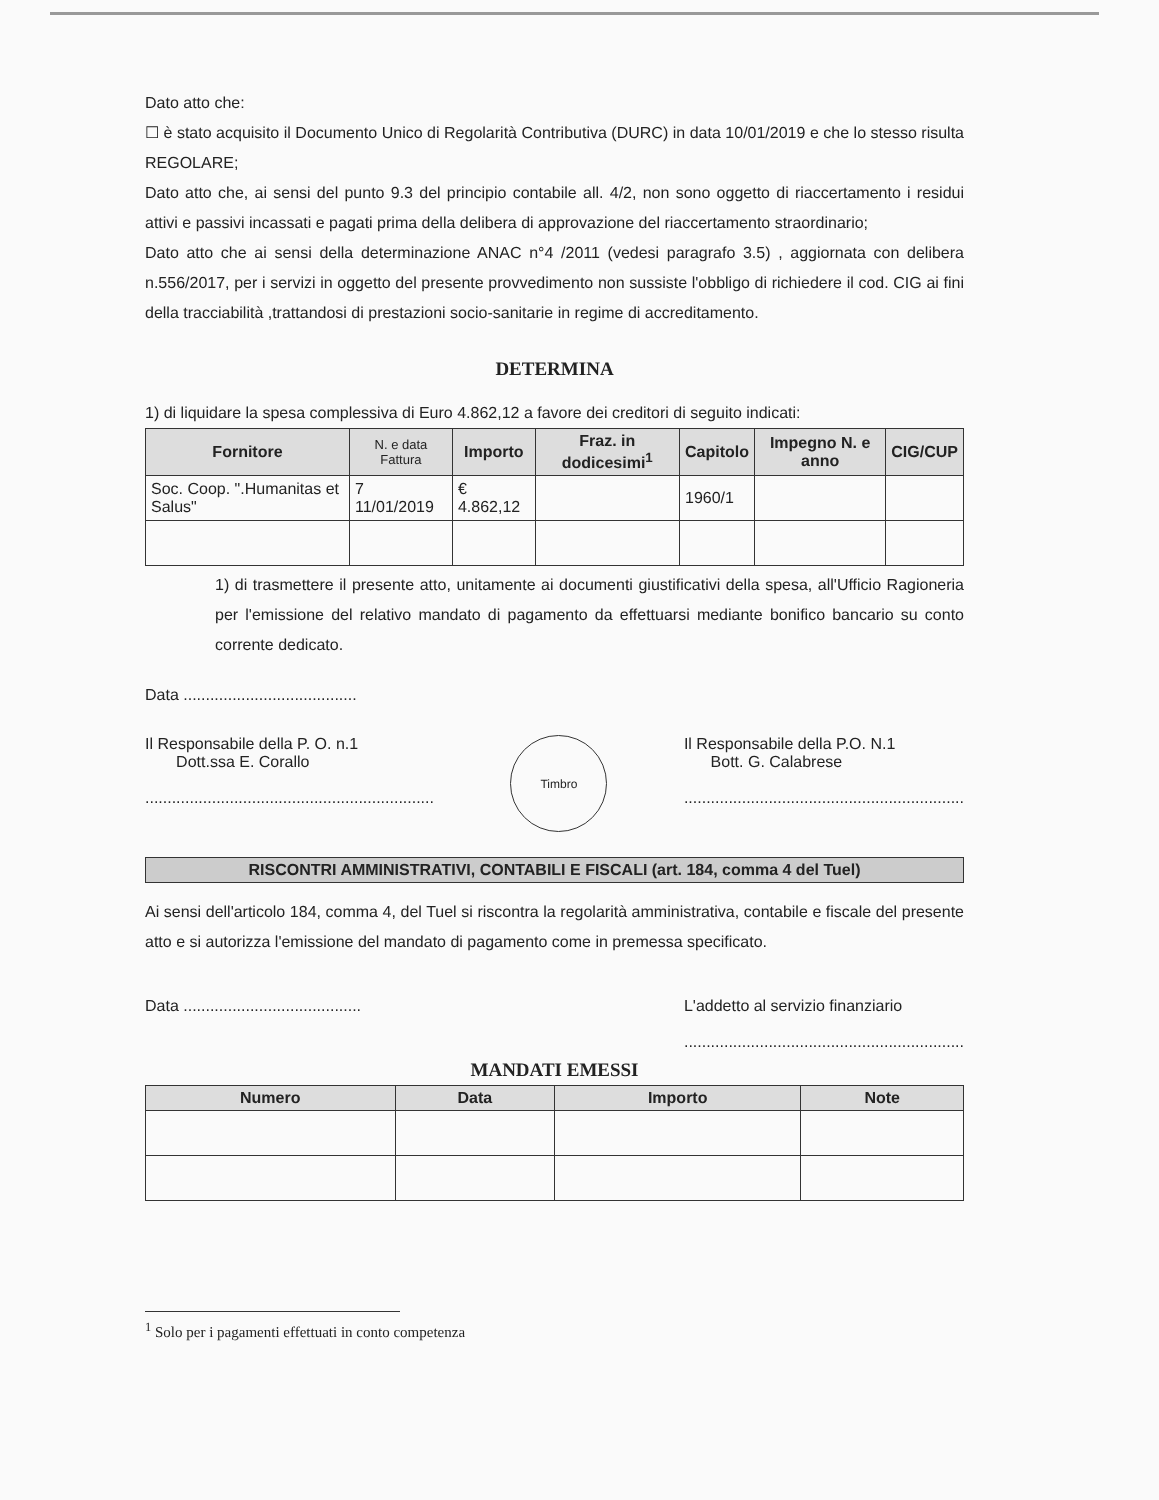Dato atto che:
☐ è stato acquisito il Documento Unico di Regolarità Contributiva (DURC) in data 10/01/2019 e che lo stesso risulta REGOLARE;
Dato atto che, ai sensi del punto 9.3 del principio contabile all. 4/2, non sono oggetto di riaccertamento i residui attivi e passivi incassati e pagati prima della delibera di approvazione del riaccertamento straordinario;
Dato atto che ai sensi della determinazione ANAC n°4 /2011 (vedesi paragrafo 3.5) , aggiornata con delibera n.556/2017, per i servizi in oggetto del presente provvedimento non sussiste l'obbligo di richiedere il cod. CIG ai fini della tracciabilità ,trattandosi di prestazioni socio-sanitarie in regime di accreditamento.
DETERMINA
1) di liquidare la spesa complessiva di Euro 4.862,12 a favore dei creditori di seguito indicati:
| Fornitore | N. e data Fattura | Importo | Fraz. in dodicesimi<sup>1</sup> | Capitolo | Impegno N. e anno | CIG/CUP |
| --- | --- | --- | --- | --- | --- | --- |
| Soc. Coop. ".Humanitas et Salus" | 7 11/01/2019 | € 4.862,12 | | 1960/1 | | |
1) di trasmettere il presente atto, unitamente ai documenti giustificativi della spesa, all'Ufficio Ragioneria per l'emissione del relativo mandato di pagamento da effettuarsi mediante bonifico bancario su conto corrente dedicato.
Data .......................................
Il Responsabile della P. O. n.1
Dott.ssa E. Corallo
.................................................................
Timbro
Il Responsabile della P.O. N.1
Bott. G. Calabrese
...............................................................
RISCONTRI AMMINISTRATIVI, CONTABILI E FISCALI (art. 184, comma 4 del Tuel)
Ai sensi dell'articolo 184, comma 4, del Tuel si riscontra la regolarità amministrativa, contabile e fiscale del presente atto e si autorizza l'emissione del mandato di pagamento come in premessa specificato.
Data ........................................
L'addetto al servizio finanziario
...............................................................
MANDATI EMESSI
| Numero | Data | Importo | Note |
| --- | --- | --- | --- |
<sup>1</sup> Solo per i pagamenti effettuati in conto competenza